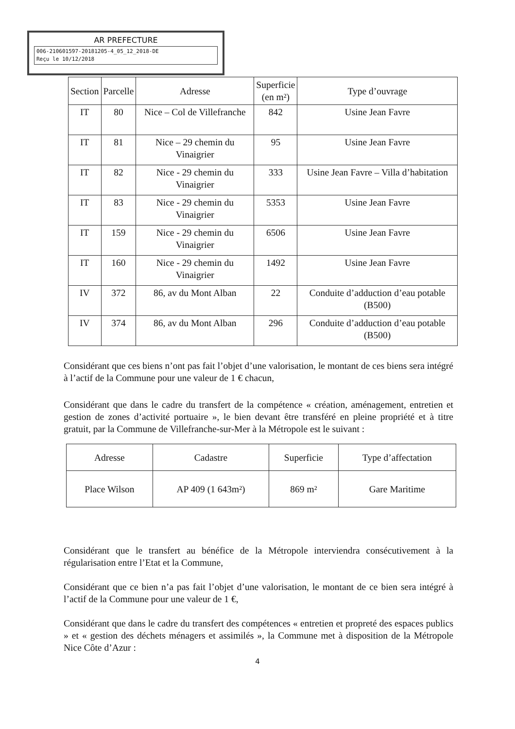AR PREFECTURE
006-210601597-20181205-4_05_12_2018-DE
Reçu le 10/12/2018
| Section | Parcelle | Adresse | Superficie (en m²) | Type d’ouvrage |
| --- | --- | --- | --- | --- |
| IT | 80 | Nice – Col de Villefranche | 842 | Usine Jean Favre |
| IT | 81 | Nice – 29 chemin du Vinaigrier | 95 | Usine Jean Favre |
| IT | 82 | Nice - 29 chemin du Vinaigrier | 333 | Usine Jean Favre – Villa d’habitation |
| IT | 83 | Nice - 29 chemin du Vinaigrier | 5353 | Usine Jean Favre |
| IT | 159 | Nice - 29 chemin du Vinaigrier | 6506 | Usine Jean Favre |
| IT | 160 | Nice - 29 chemin du Vinaigrier | 1492 | Usine Jean Favre |
| IV | 372 | 86, av du Mont Alban | 22 | Conduite d’adduction d’eau potable (B500) |
| IV | 374 | 86, av du Mont Alban | 296 | Conduite d’adduction d’eau potable (B500) |
Considérant que ces biens n’ont pas fait l’objet d’une valorisation, le montant de ces biens sera intégré à l’actif de la Commune pour une valeur de 1 € chacun,
Considérant que dans le cadre du transfert de la compétence « création, aménagement, entretien et gestion de zones d’activité portuaire », le bien devant être transféré en pleine propriété et à titre gratuit, par la Commune de Villefranche-sur-Mer à la Métropole est le suivant :
| Adresse | Cadastre | Superficie | Type d’affectation |
| --- | --- | --- | --- |
| Place Wilson | AP 409 (1 643m²) | 869 m² | Gare Maritime |
Considérant que le transfert au bénéfice de la Métropole interviendra consécutivement à la régularisation entre l’Etat et la Commune,
Considérant que ce bien n’a pas fait l’objet d’une valorisation, le montant de ce bien sera intégré à l’actif de la Commune pour une valeur de 1 €,
Considérant que dans le cadre du transfert des compétences « entretien et propreté des espaces publics » et « gestion des déchets ménagers et assimilés », la Commune met à disposition de la Métropole Nice Côte d’Azur :
4